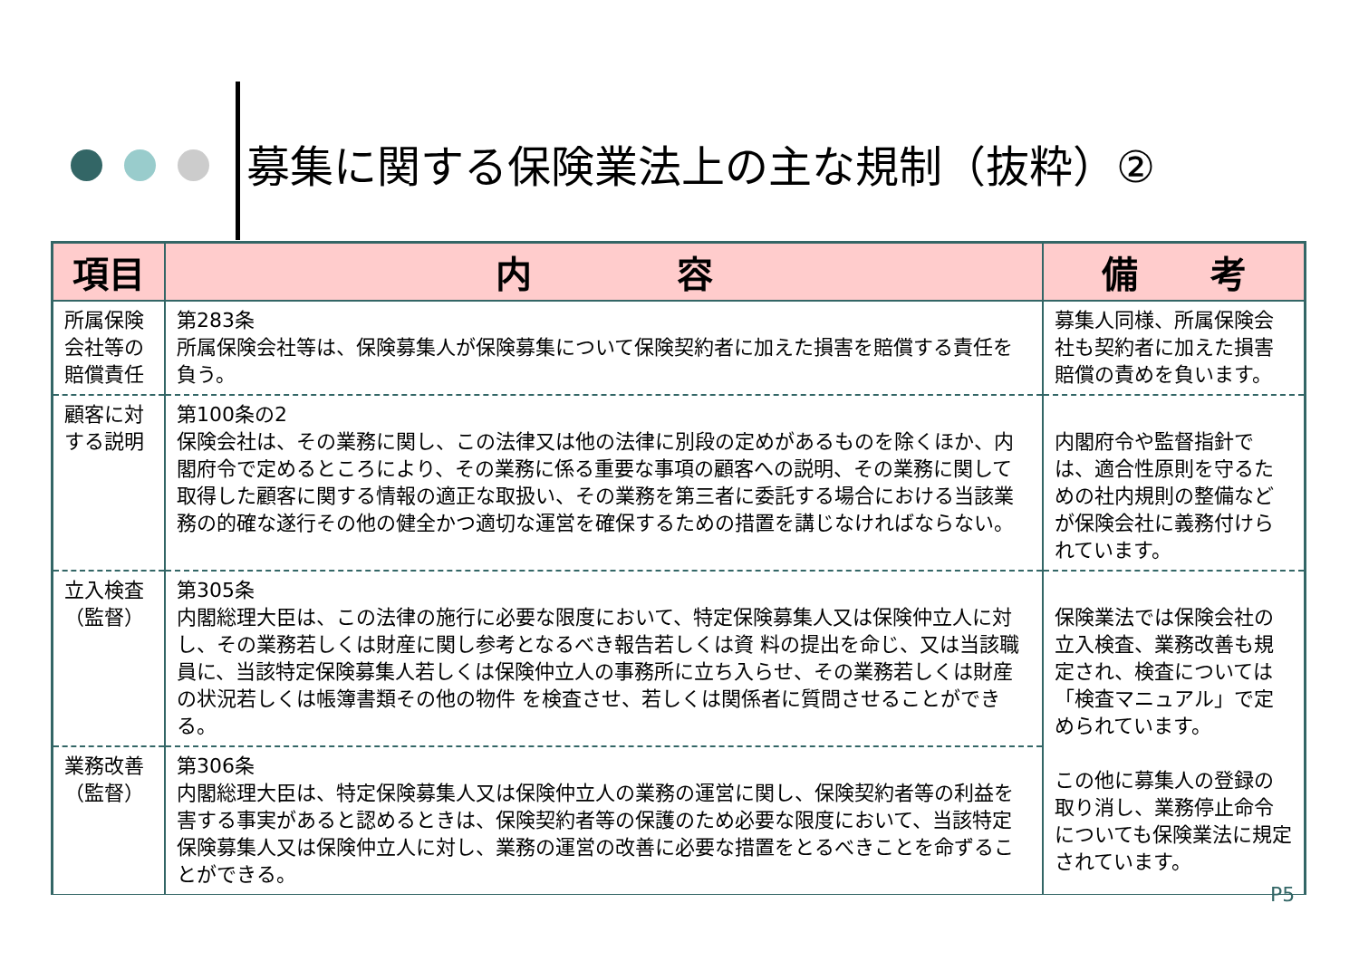募集に関する保険業法上の主な規制（抜粋）②
| 項目 | 内 容 | 備 考 |
| --- | --- | --- |
| 所属保険 会社等の 賠償責任 | 第283条 所属保険会社等は、保険募集人が保険募集について保険契約者に加えた損害を賠償する責任を負う。 | 募集人同様、所属保険会社も契約者に加えた損害賠償の責めを負います。 |
| 顧客に対 する説明 | 第100条の2 保険会社は、その業務に関し、この法律又は他の法律に別段の定めがあるものを除くほか、内閣府令で定めるところにより、その業務に係る重要な事項の顧客への説明、その業務に関して取得した顧客に関する情報の適正な取扱い、その業務を第三者に委託する場合における当該業務の的確な遂行その他の健全かつ適切な運営を確保するための措置を講じなければならない。 | 内閣府令や監督指針では、適合性原則を守るための社内規則の整備などが保険会社に義務付けられています。 |
| 立入検査 （監督） | 第305条 内閣総理大臣は、この法律の施行に必要な限度において、特定保険募集人又は保険仲立人に対し、その業務若しくは財産に関し参考となるべき報告若しくは資 料の提出を命じ、又は当該職員に、当該特定保険募集人若しくは保険仲立人の事務所に立ち入らせ、その業務若しくは財産の状況若しくは帳簿書類その他の物件 を検査させ、若しくは関係者に質問させることができる。 | 保険業法では保険会社の立入検査、業務改善も規定され、検査については「検査マニュアル」で定められています。 この他に募集人の登録の取り消し、業務停止命令についても保険業法に規定されています。 |
| 業務改善 （監督） | 第306条 内閣総理大臣は、特定保険募集人又は保険仲立人の業務の運営に関し、保険契約者等の利益を害する事実があると認めるときは、保険契約者等の保護のため必要な限度において、当該特定保険募集人又は保険仲立人に対し、業務の運営の改善に必要な措置をとるべきことを命ずることができる。 | |
P5